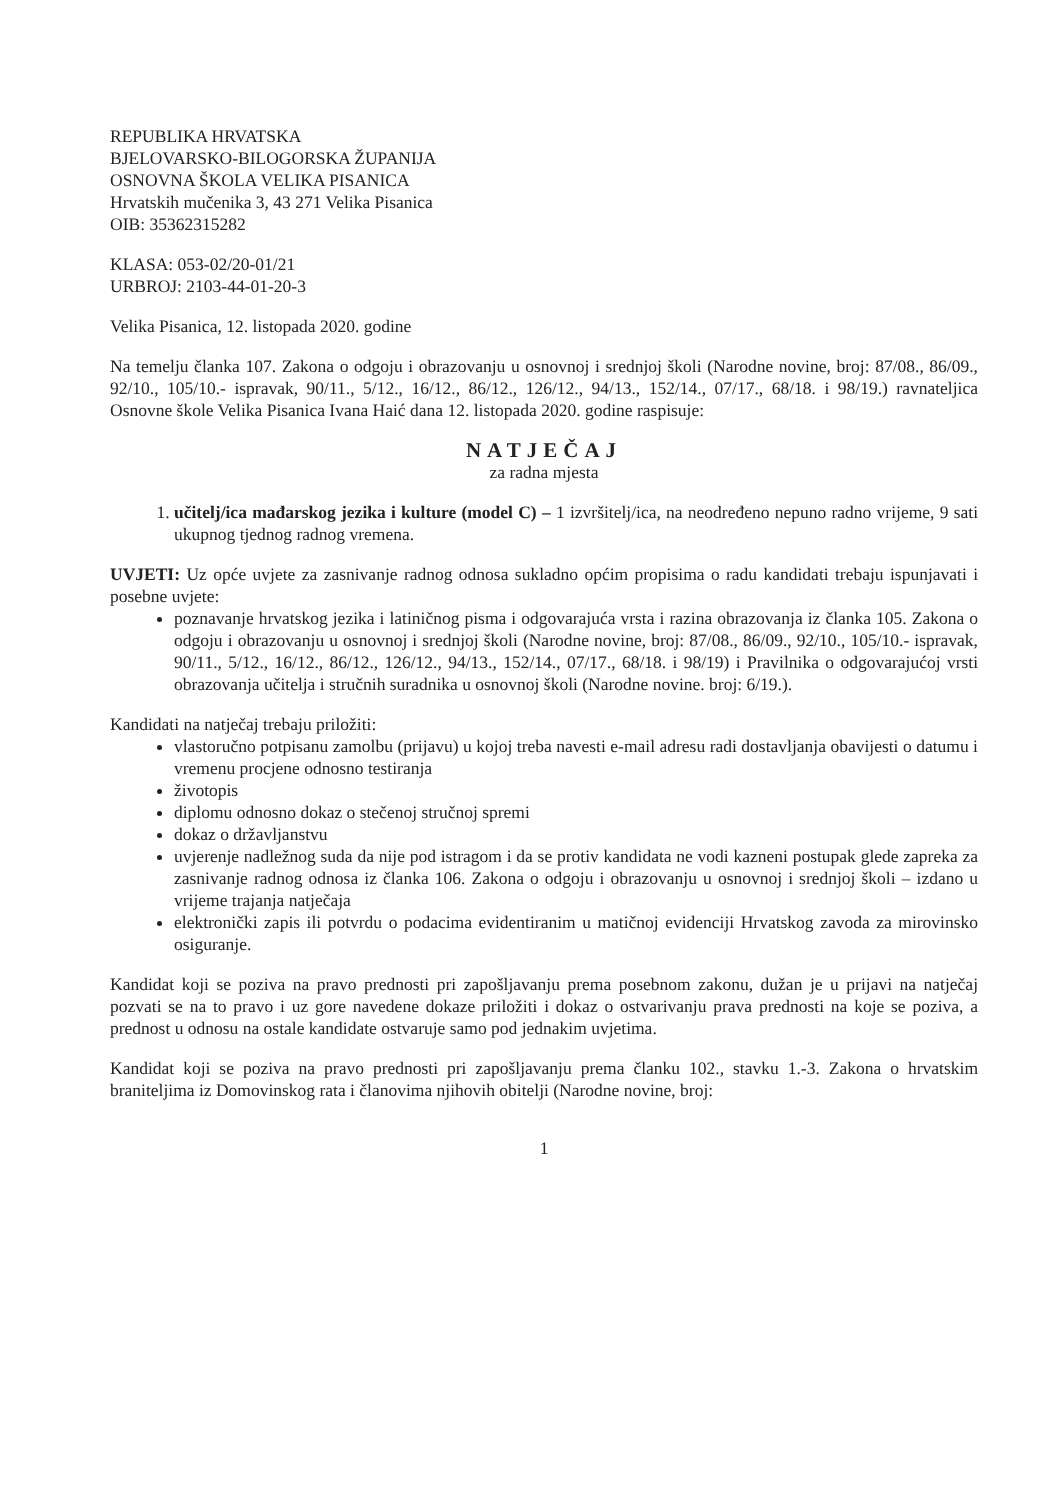REPUBLIKA HRVATSKA
BJELOVARSKO-BILOGORSKA ŽUPANIJA
OSNOVNA ŠKOLA VELIKA PISANICA
Hrvatskih mučenika 3, 43 271 Velika Pisanica
OIB: 35362315282
KLASA: 053-02/20-01/21
URBROJ: 2103-44-01-20-3
Velika Pisanica, 12. listopada 2020. godine
Na temelju članka 107. Zakona o odgoju i obrazovanju u osnovnoj i srednjoj školi (Narodne novine, broj: 87/08., 86/09., 92/10., 105/10.- ispravak, 90/11., 5/12., 16/12., 86/12., 126/12., 94/13., 152/14., 07/17., 68/18. i 98/19.) ravnateljica Osnovne škole Velika Pisanica Ivana Haić dana 12. listopada 2020. godine raspisuje:
NATJEČAJ
za radna mjesta
1. učitelj/ica mađarskog jezika i kulture (model C) – 1 izvršitelj/ica, na neodređeno nepuno radno vrijeme, 9 sati ukupnog tjednog radnog vremena.
UVJETI: Uz opće uvjete za zasnivanje radnog odnosa sukladno općim propisima o radu kandidati trebaju ispunjavati i posebne uvjete:
poznavanje hrvatskog jezika i latiničnog pisma i odgovarajuća vrsta i razina obrazovanja iz članka 105. Zakona o odgoju i obrazovanju u osnovnoj i srednjoj školi (Narodne novine, broj: 87/08., 86/09., 92/10., 105/10.- ispravak, 90/11., 5/12., 16/12., 86/12., 126/12., 94/13., 152/14., 07/17., 68/18. i 98/19) i Pravilnika o odgovarajućoj vrsti obrazovanja učitelja i stručnih suradnika u osnovnoj školi (Narodne novine. broj: 6/19.).
Kandidati na natječaj trebaju priložiti:
vlastoručno potpisanu zamolbu (prijavu) u kojoj treba navesti e-mail adresu radi dostavljanja obavijesti o datumu i vremenu procjene odnosno testiranja
životopis
diplomu odnosno dokaz o stečenoj stručnoj spremi
dokaz o državljanstvu
uvjerenje nadležnog suda da nije pod istragom i da se protiv kandidata ne vodi kazneni postupak glede zapreka za zasnivanje radnog odnosa iz članka 106. Zakona o odgoju i obrazovanju u osnovnoj i srednjoj školi – izdano u vrijeme trajanja natječaja
elektronički zapis ili potvrdu o podacima evidentiranim u matičnoj evidenciji Hrvatskog zavoda za mirovinsko osiguranje.
Kandidat koji se poziva na pravo prednosti pri zapošljavanju prema posebnom zakonu, dužan je u prijavi na natječaj pozvati se na to pravo i uz gore navedene dokaze priložiti i dokaz o ostvarivanju prava prednosti na koje se poziva, a prednost u odnosu na ostale kandidate ostvaruje samo pod jednakim uvjetima.
Kandidat koji se poziva na pravo prednosti pri zapošljavanju prema članku 102., stavku 1.-3. Zakona o hrvatskim braniteljima iz Domovinskog rata i članovima njihovih obitelji (Narodne novine, broj:
1